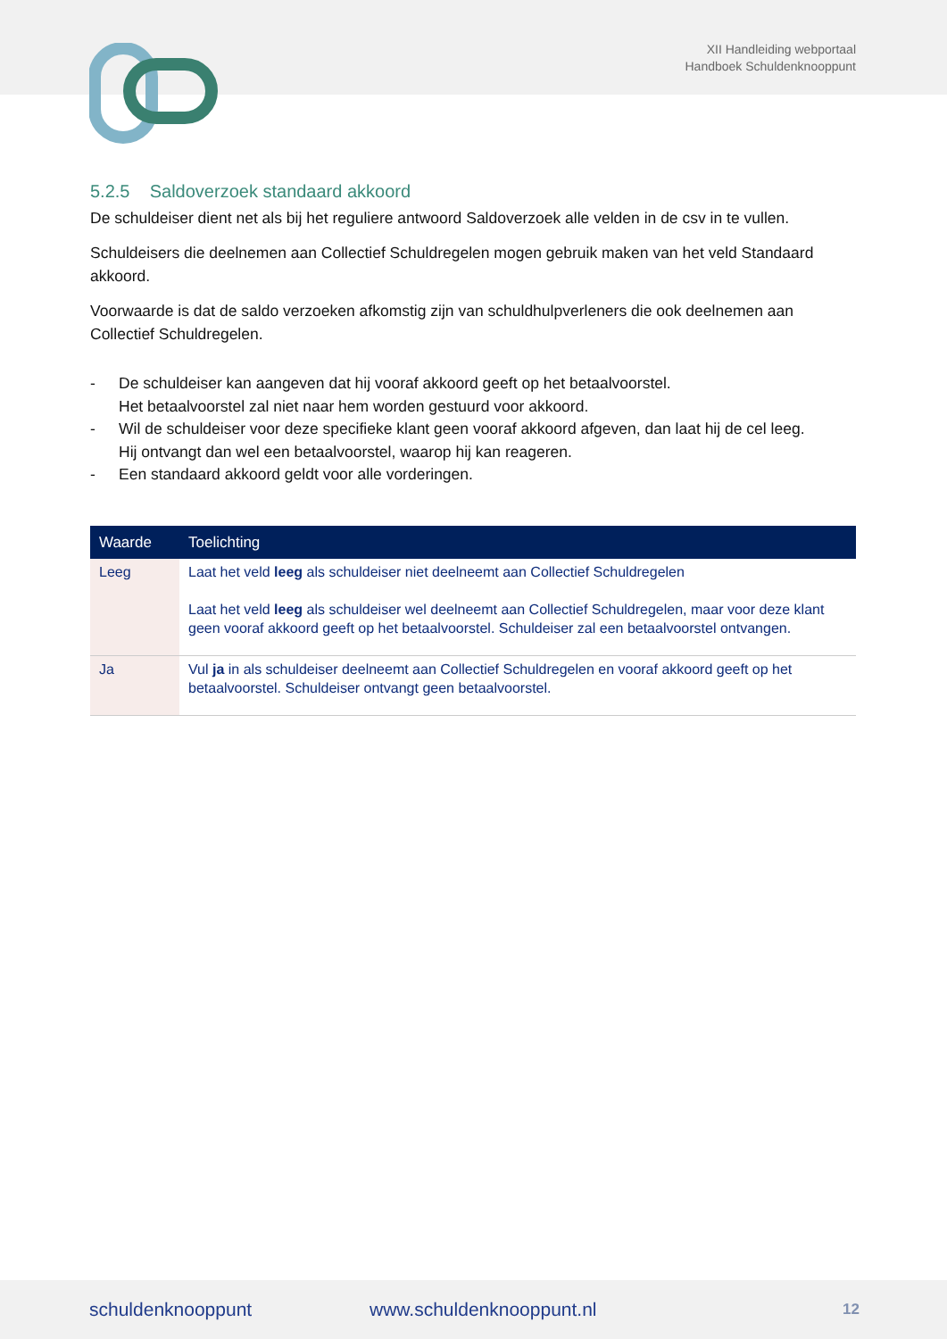XII Handleiding webportaal
Handboek Schuldenknooppunt
5.2.5 Saldoverzoek standaard akkoord
De schuldeiser dient net als bij het reguliere antwoord Saldoverzoek alle velden in de csv in te vullen.
Schuldeisers die deelnemen aan Collectief Schuldregelen mogen gebruik maken van het veld Standaard akkoord.
Voorwaarde is dat de saldo verzoeken afkomstig zijn van schuldhulpverleners die ook deelnemen aan Collectief Schuldregelen.
- De schuldeiser kan aangeven dat hij vooraf akkoord geeft op het betaalvoorstel.
Het betaalvoorstel zal niet naar hem worden gestuurd voor akkoord.
- Wil de schuldeiser voor deze specifieke klant geen vooraf akkoord afgeven, dan laat hij de cel leeg.
Hij ontvangt dan wel een betaalvoorstel, waarop hij kan reageren.
- Een standaard akkoord geldt voor alle vorderingen.
| Waarde | Toelichting |
| --- | --- |
| Leeg | Laat het veld leeg als schuldeiser niet deelneemt aan Collectief Schuldregelen Laat het veld leeg als schuldeiser wel deelneemt aan Collectief Schuldregelen, maar voor deze klant geen vooraf akkoord geeft op het betaalvoorstel. Schuldeiser zal een betaalvoorstel ontvangen. |
| Ja | Vul ja in als schuldeiser deelneemt aan Collectief Schuldregelen en vooraf akkoord geeft op het betaalvoorstel. Schuldeiser ontvangt geen betaalvoorstel. |
schuldenknooppunt www.schuldenknooppunt.nl 12